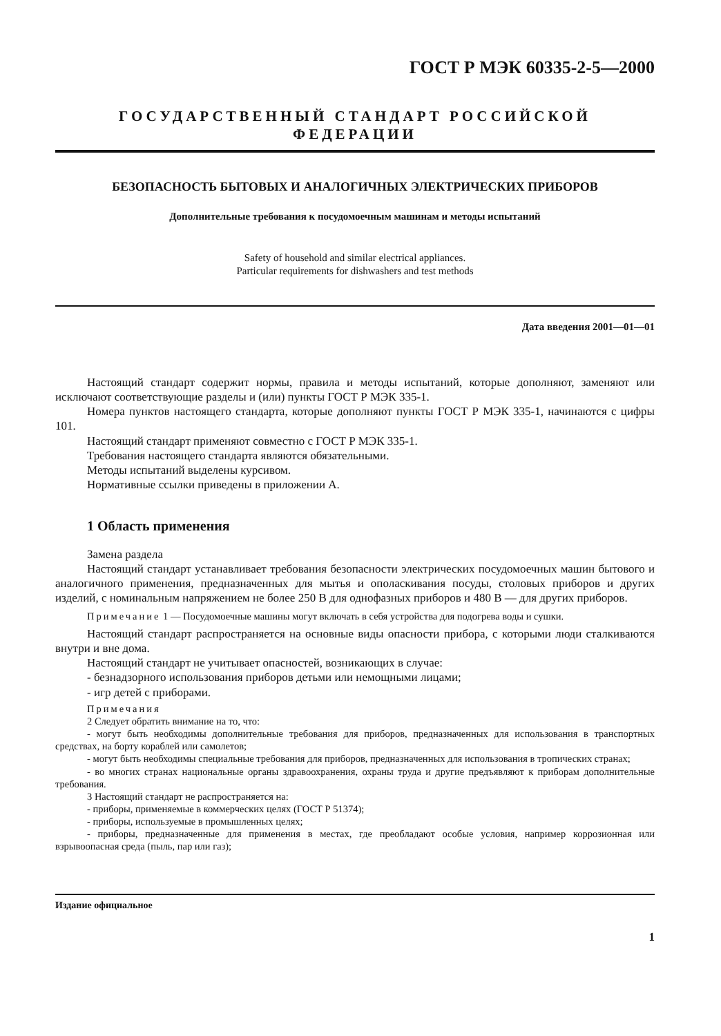ГОСТ Р МЭК 60335-2-5—2000
ГОСУДАРСТВЕННЫЙ СТАНДАРТ РОССИЙСКОЙ ФЕДЕРАЦИИ
БЕЗОПАСНОСТЬ БЫТОВЫХ И АНАЛОГИЧНЫХ ЭЛЕКТРИЧЕСКИХ ПРИБОРОВ
Дополнительные требования к посудомоечным машинам и методы испытаний
Safety of household and similar electrical appliances.
Particular requirements for dishwashers and test methods
Дата введения 2001—01—01
Настоящий стандарт содержит нормы, правила и методы испытаний, которые дополняют, заменяют или исключают соответствующие разделы и (или) пункты ГОСТ Р МЭК 335-1.
Номера пунктов настоящего стандарта, которые дополняют пункты ГОСТ Р МЭК 335-1, начинаются с цифры 101.
Настоящий стандарт применяют совместно с ГОСТ Р МЭК 335-1.
Требования настоящего стандарта являются обязательными.
Методы испытаний выделены курсивом.
Нормативные ссылки приведены в приложении А.
1 Область применения
Замена раздела
Настоящий стандарт устанавливает требования безопасности электрических посудомоечных машин бытового и аналогичного применения, предназначенных для мытья и ополаскивания посуды, столовых приборов и других изделий, с номинальным напряжением не более 250 В для однофазных приборов и 480 В — для других приборов.
Примечание 1 — Посудомоечные машины могут включать в себя устройства для подогрева воды и сушки.
Настоящий стандарт распространяется на основные виды опасности прибора, с которыми люди сталкиваются внутри и вне дома.
Настоящий стандарт не учитывает опасностей, возникающих в случае:
- безнадзорного использования приборов детьми или немощными лицами;
- игр детей с приборами.
Примечания
2 Следует обратить внимание на то, что:
- могут быть необходимы дополнительные требования для приборов, предназначенных для использования в транспортных средствах, на борту кораблей или самолетов;
- могут быть необходимы специальные требования для приборов, предназначенных для использования в тропических странах;
- во многих странах национальные органы здравоохранения, охраны труда и другие предъявляют к приборам дополнительные требования.
3 Настоящий стандарт не распространяется на:
- приборы, применяемые в коммерческих целях (ГОСТ Р 51374);
- приборы, используемые в промышленных целях;
- приборы, предназначенные для применения в местах, где преобладают особые условия, например коррозионная или взрывоопасная среда (пыль, пар или газ);
Издание официальное
1